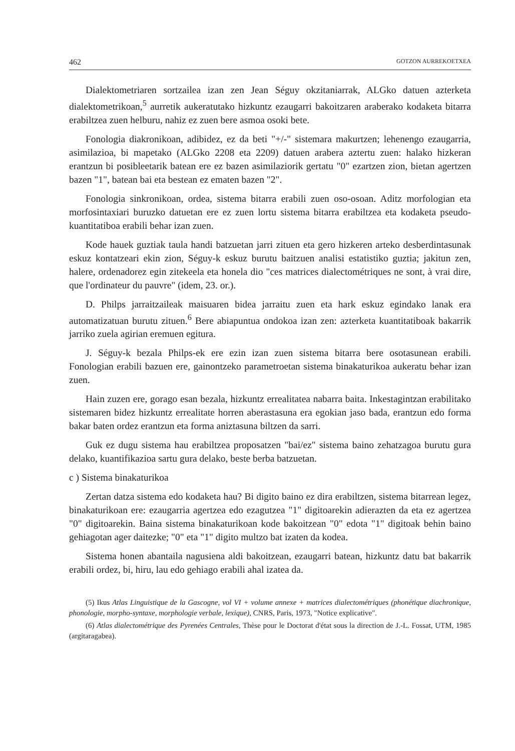462 GOTZON AURREKOETXEA
Dialektometriaren sortzailea izan zen Jean Séguy okzitaniarrak, ALGko datuen azterketa dialektometrikoan,<sup>5</sup> aurretik aukeratutako hizkuntz ezaugarri bakoitzaren araberako kodaketa bitarra erabiltzea zuen helburu, nahiz ez zuen bere asmoa osoki bete.
Fonologia diakronikoan, adibidez, ez da beti "+/-" sistemara makurtzen; lehenengo ezaugarria, asimilazioa, bi mapetako (ALGko 2208 eta 2209) datuen arabera aztertu zuen: halako hizkeran erantzun bi posibleetarik batean ere ez bazen asimilaziorik gertatu "0" ezartzen zion, bietan agertzen bazen "1", batean bai eta bestean ez ematen bazen "2".
Fonologia sinkronikoan, ordea, sistema bitarra erabili zuen oso-osoan. Aditz morfologian eta morfosintaxiari buruzko datuetan ere ez zuen lortu sistema bitarra erabiltzea eta kodaketa pseudo-kuantitatiboa erabili behar izan zuen.
Kode hauek guztiak taula handi batzuetan jarri zituen eta gero hizkeren arteko desberdintasunak eskuz kontatzeari ekin zion, Séguy-k eskuz burutu baitzuen analisi estatistiko guztia; jakitun zen, halere, ordenadorez egin zitekeela eta honela dio "ces matrices dialectométriques ne sont, à vrai dire, que l'ordinateur du pauvre" (idem, 23. or.).
D. Philps jarraitzaileak maisuaren bidea jarraitu zuen eta hark eskuz egindako lanak era automatizatuan burutu zituen.<sup>6</sup> Bere abiapuntua ondokoa izan zen: azterketa kuantitatiboak bakarrik jarriko zuela agirian eremuen egitura.
J. Séguy-k bezala Philps-ek ere ezin izan zuen sistema bitarra bere osotasunean erabili. Fonologian erabili bazuen ere, gainontzeko parametroetan sistema binakaturikoa aukeratu behar izan zuen.
Hain zuzen ere, gorago esan bezala, hizkuntz errealitatea nabarra baita. Inkestagintzan erabilitako sistemaren bidez hizkuntz errealitate horren aberastasuna era egokian jaso bada, erantzun edo forma bakar baten ordez erantzun eta forma aniztasuna biltzen da sarri.
Guk ez dugu sistema hau erabiltzea proposatzen "bai/ez" sistema baino zehatzagoa burutu gura delako, kuantifikazioa sartu gura delako, beste berba batzuetan.
c ) Sistema binakaturikoa
Zertan datza sistema edo kodaketa hau? Bi digito baino ez dira erabiltzen, sistema bitarrean legez, binakaturikoan ere: ezaugarria agertzea edo ezagutzea "1" digitoarekin adierazten da eta ez agertzea "0" digitoarekin. Baina sistema binakaturikoan kode bakoitzean "0" edota "1" digitoak behin baino gehiagotan ager daitezke; "0" eta "1" digito multzo bat izaten da kodea.
Sistema honen abantaila nagusiena aldi bakoitzean, ezaugarri batean, hizkuntz datu bat bakarrik erabili ordez, bi, hiru, lau edo gehiago erabili ahal izatea da.
(5) Ikus Atlas Linguistique de la Gascogne, vol VI + volume annexe + matrices dialectométriques (phonétique diachronique, phonologie, morpho-syntaxe, morphologie verbale, lexique), CNRS, Paris, 1973, "Notice explicative".
(6) Atlas dialectométrique des Pyrenées Centrales, Thèse pour le Doctorat d'état sous la direction de J.-L. Fossat, UTM, 1985 (argitaragabea).